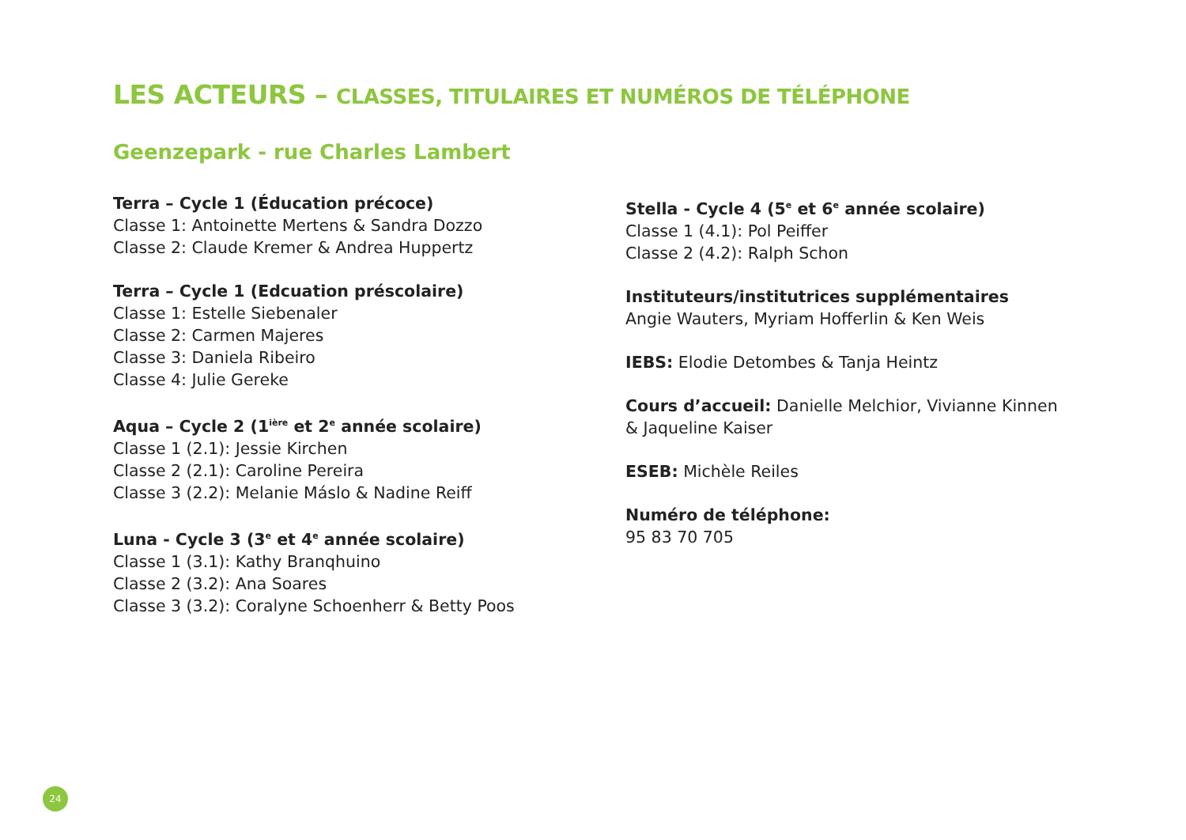LES ACTEURS – CLASSES, TITULAIRES ET NUMÉROS DE TÉLÉPHONE
Geenzepark - rue Charles Lambert
Terra – Cycle 1 (Éducation précoce)
Classe 1: Antoinette Mertens & Sandra Dozzo
Classe 2: Claude Kremer & Andrea Huppertz
Terra – Cycle 1 (Edcuation préscolaire)
Classe 1: Estelle Siebenaler
Classe 2: Carmen Majeres
Classe 3: Daniela Ribeiro
Classe 4: Julie Gereke
Aqua – Cycle 2 (1<sup>ière</sup> et 2<sup>e</sup> année scolaire)
Classe 1 (2.1): Jessie Kirchen
Classe 2 (2.1): Caroline Pereira
Classe 3 (2.2): Melanie Máslo & Nadine Reiff
Luna - Cycle 3 (3<sup>e</sup> et 4<sup>e</sup> année scolaire)
Classe 1 (3.1): Kathy Branqhuino
Classe 2 (3.2): Ana Soares
Classe 3 (3.2): Coralyne Schoenherr & Betty Poos
Stella - Cycle 4 (5<sup>e</sup> et 6<sup>e</sup> année scolaire)
Classe 1 (4.1): Pol Peiffer
Classe 2 (4.2): Ralph Schon
Instituteurs/institutrices supplémentaires
Angie Wauters, Myriam Hofferlin & Ken Weis
IEBS: Elodie Detombes & Tanja Heintz
Cours d’accueil: Danielle Melchior, Vivianne Kinnen
& Jaqueline Kaiser
ESEB: Michèle Reiles
Numéro de téléphone:
95 83 70 705
24